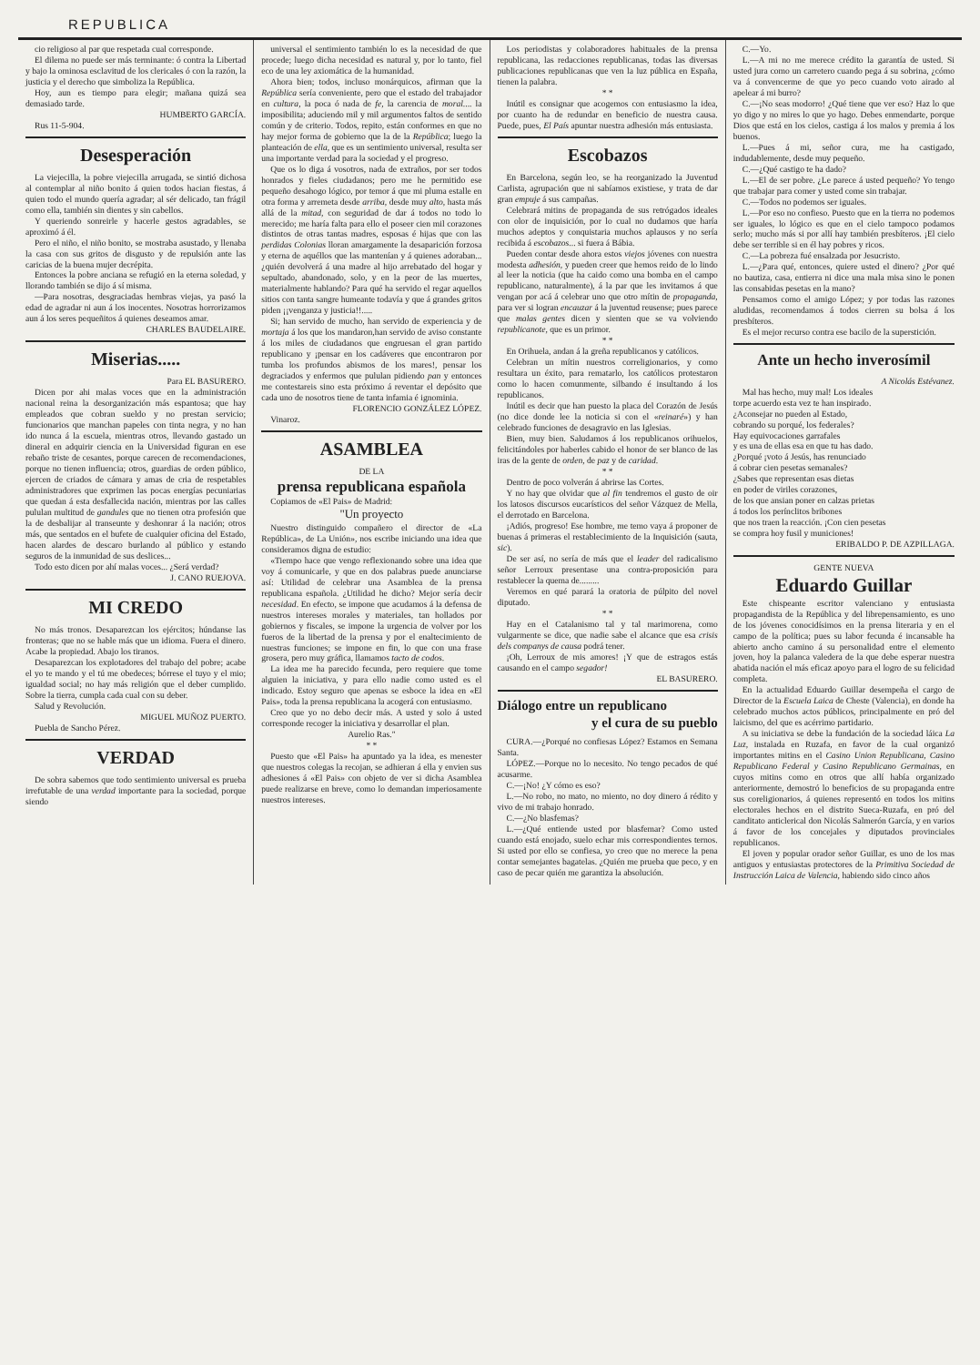REPUBLICA
cio religioso al par que respetada cual corresponde.
El dilema no puede ser más terminante: ó contra la Libertad y bajo la ominosa esclavitud de los clericales ó con la razón, la justicia y el derecho que simboliza la República.
Hoy, aun es tiempo para elegir; mañana quizá sea demasiado tarde.
HUMBERTO GARCÍA.
Rus 11-5-904.
Desesperación
La viejecilla, la pobre viejecilla arrugada, se sintió dichosa al contemplar al niño bonito á quien todos hacian fiestas, á quien todo el mundo quería agradar; al sér delicado, tan frágil como ella, también sin dientes y sin cabellos.
Y queriendo sonreirle y hacerle gestos agradables, se aproximó á él.
Pero el niño, el niño bonito, se mostraba asustado, y llenaba la casa con sus gritos de disgusto y de repulsión ante las caricias de la buena mujer decrépita.
Entonces la pobre anciana se refugió en la eterna soledad, y llorando también se dijo á sí misma.
—Para nosotras, desgraciadas hembras viejas, ya pasó la edad de agradar ni aun á los inocentes. Nosotras horrorizamos aun á los seres pequeñitos á quienes deseamos amar.
CHARLES BAUDELAIRE.
Miserias.....
Para EL BASURERO.
Dicen por ahi malas voces que en la administración nacional reina la desorganización más espantosa; que hay empleados que cobran sueldo y no prestan servicio; funcionarios que manchan papeles con tinta negra, y no han ido nunca á la escuela, mientras otros, llevando gastado un dineral en adquirir ciencia en la Universidad figuran en ese rebaño triste de cesantes, porque carecen de recomendaciones, porque no tienen influencia; otros, guardias de orden público, ejercen de criados de cámara y amas de cria de respetables administradores que exprimen las pocas energías pecuniarias que quedan á esta desfallecida nación, mientras por las calles pululan multitud de gandules que no tienen otra profesión que la de desbalijar al transeunte y deshonrar á la nación; otros más, que sentados en el bufete de cualquier oficina del Estado, hacen alardes de descaro burlando al público y estando seguros de la inmunidad de sus deslices...
Todo esto dicen por ahí malas voces... ¿Será verdad?
J. CANO RUEJOVA.
MI CREDO
No más tronos. Desaparezcan los ejércitos; húndanse las fronteras; que no se hable más que un idioma. Fuera el dinero. Acabe la propiedad. Abajo los tiranos.
Desaparezcan los explotadores del trabajo del pobre; acabe el yo te mando y el tú me obedeces; bórrese el tuyo y el mio; igualdad social; no hay más religión que el deber cumplido. Sobre la tierra, cumpla cada cual con su deber.
Salud y Revolución.
MIGUEL MUÑOZ PUERTO.
Puebla de Sancho Pérez.
VERDAD
De sobra sabemos que todo sentimiento universal es prueba irrefutable de una verdad importante para la sociedad, porque siendo
universal el sentimiento también lo es la necesidad de que procede; luego dicha necesidad es natural y, por lo tanto, fiel eco de una ley axiomática de la humanidad.
Ahora bien; todos, incluso monárquicos, afirman que la República sería conveniente, pero que el estado del trabajador en cultura, la poca ó nada de fe, la carencia de moral.... la imposibilita; aduciendo mil y mil argumentos faltos de sentido común y de criterio. Todos, repito, están conformes en que no hay mejor forma de gobierno que la de la República; luego la planteación de ella, que es un sentimiento universal, resulta ser una importante verdad para la sociedad y el progreso.
Que os lo diga á vosotros, nada de extraños, por ser todos honrados y fieles ciudadanos; pero me he permitido ese pequeño desahogo lógico, por temor á que mi pluma estalle en otra forma y arremeta desde arriba, desde muy alto, hasta más allá de la mitad, con seguridad de dar á todos no todo lo merecido; me haría falta para ello el poseer cien mil corazones distintos de otras tantas madres, esposas é hijas que con las perdidas Colonias lloran amargamente la desaparición forzosa y eterna de aquéllos que las mantenían y á quienes adoraban... ¿quién devolverá á una madre al hijo arrebatado del hogar y sepultado, abandonado, solo, y en la peor de las muertes, materialmente hablando? Para qué ha servido el regar aquellos sitios con tanta sangre humeante todavía y que á grandes gritos piden ¡¡venganza y justicia!!.....
Si; han servido de mucho, han servido de experiencia y de mortaja á los que los mandaron,han servido de aviso constante á los miles de ciudadanos que engruesan el gran partido republicano y ¡pensar en los cadáveres que encontraron por tumba los profundos abismos de los mares!, pensar los degraciados y enfermos que pululan pidiendo pan y entonces me contestareis sino esta próximo á reventar el depósito que cada uno de nosotros tiene de tanta infamia é ignominia.
FLORENCIO GONZÁLEZ LÓPEZ.
Vinaroz.
ASAMBLEA
DE LA
prensa republicana española
Copiamos de «El Pais» de Madrid:
"Un proyecto
Nuestro distinguido compañero el director de «La República», de La Unión», nos escribe iniciando una idea que consideramos digna de estudio:
«Tiempo hace que vengo reflexionando sobre una idea que voy á comunicarle, y que en dos palabras puede anunciarse así: Utilidad de celebrar una Asamblea de la prensa republicana española. ¿Utilidad he dicho? Mejor sería decir necesidad. En efecto, se impone que acudamos á la defensa de nuestros intereses morales y materiales, tan hollados por gobiernos y fiscales, se impone la urgencia de volver por los fueros de la libertad de la prensa y por el enaltecimiento de nuestras funciones; se impone en fin, lo que con una frase grosera, pero muy gráfica, llamamos tacto de codos.
La idea me ha parecido fecunda, pero requiere que tome alguien la iniciativa, y para ello nadie como usted es el indicado. Estoy seguro que apenas se esboce la idea en «El Pais», toda la prensa republicana la acogerá con entusiasmo.
Creo que yo no debo decir más. A usted y solo á usted corresponde recoger la iniciativa y desarrollar el plan.
Aurelio Ras."
* *
Puesto que «El Pais» ha apuntado ya la idea, es menester que nuestros colegas la recojan, se adhieran á ella y envien sus adhesiones á «El Pais» con objeto de ver si dicha Asamblea puede realizarse en breve, como lo demandan imperiosamente nuestros intereses.
Los periodistas y colaboradores habituales de la prensa republicana, las redacciones republicanas, todas las diversas publicaciones republicanas que ven la luz pública en España, tienen la palabra.
* *
Inútil es consignar que acogemos con entusiasmo la idea, por cuanto ha de redundar en beneficio de nuestra causa. Puede, pues, El País apuntar nuestra adhesión más entusiasta.
Escobazos
En Barcelona, según leo, se ha reorganizado la Juventud Carlista, agrupación que ni sabíamos existiese, y trata de dar gran empuje á sus campañas.
Celebrará mitins de propaganda de sus retrógados ideales con olor de inquisición, por lo cual no dudamos que haría muchos adeptos y conquistaria muchos aplausos y no sería recibida á escobazos... si fuera á Bábia.
Pueden contar desde ahora estos viejos jóvenes con nuestra modesta adhesión, y pueden creer que hemos reido de lo lindo al leer la noticia (que ha caido como una bomba en el campo republicano, naturalmente), á la par que les invitamos á que vengan por acá á celebrar uno que otro mítin de propaganda, para ver si logran encauzar á la juventud reusense; pues parece que malas gentes dicen y sienten que se va volviendo republicanote, que es un primor.
* *
En Orihuela, andan á la greña republicanos y católicos.
Celebran un mítin nuestros correligionarios, y como resultara un éxito, para rematarlo, los católicos protestaron como lo hacen comunmente, silbando é insultando á los republicanos.
Inútil es decir que han puesto la placa del Corazón de Jesús (no dice donde lee la noticia si con el «reinaré») y han celebrado funciones de desagravio en las Iglesias.
Bien, muy bien. Saludamos á los republicanos orihuelos, felicitándoles por haberles cabido el honor de ser blanco de las iras de la gente de orden, de paz y de caridad.
* *
Dentro de poco volverán á abrirse las Cortes.
Y no hay que olvidar que al fin tendremos el gusto de oir los latosos discursos eucarísticos del señor Vázquez de Mella, el derrotado en Barcelona.
¡Adiós, progreso! Ese hombre, me temo vaya á proponer de buenas á primeras el restablecimiento de la Inquisición (sauta, sic).
De ser así, no sería de más que el leader del radicalismo señor Lerroux presentase una contra-proposición para restablecer la quema de.........
Veremos en qué parará la oratoria de púlpito del novel diputado.
* *
Hay en el Catalanismo tal y tal marimorena, como vulgarmente se dice, que nadie sabe el alcance que esa crisis dels companys de causa podrá tener.
¡Oh, Lerroux de mis amores! ¡Y que de estragos estás causando en el campo segador!
EL BASURERO.
Diálogo entre un republicano
y el cura de su pueblo
CURA.—¿Porqué no confiesas López? Estamos en Semana Santa.
LÓPEZ.—Porque no lo necesito. No tengo pecados de qué acusarme.
C.—¡No! ¿Y cómo es eso?
L.—No robo, no mato, no miento, no doy dinero á rédito y vivo de mi trabajo honrado.
C.—¿No blasfemas?
L.—¿Qué entiende usted por blasfemar? Como usted cuando está enojado, suelo echar mis correspondientes ternos. Si usted por ello se confiesa, yo creo que no merece la pena contar semejantes bagatelas. ¿Quién me prueba que peco, y en caso de pecar quién me garantiza la absolución.
C.—Yo.
L.—A mi no me merece crédito la garantía de usted. Si usted jura como un carretero cuando pega á su sobrina, ¿cómo va á convencerme de que yo peco cuando voto airado al apelear á mi burro?
C.—¡No seas modorro! ¿Qué tiene que ver eso? Haz lo que yo digo y no mires lo que yo hago. Debes enmendarte, porque Dios que está en los cielos, castiga á los malos y premia á los buenos.
L.—Pues á mi, señor cura, me ha castigado, indudablemente, desde muy pequeño.
C.—¿Qué castigo te ha dado?
L.—El de ser pobre. ¿Le parece á usted pequeño? Yo tengo que trabajar para comer y usted come sin trabajar.
C.—Todos no podemos ser iguales.
L.—Por eso no confieso. Puesto que en la tierra no podemos ser iguales, lo lógico es que en el cielo tampoco podamos serlo; mucho más si por allí hay también presbíteros. ¡El cielo debe ser terrible si en él hay pobres y ricos.
C.—La pobreza fué ensalzada por Jesucristo.
L.—¿Para qué, entonces, quiere usted el dinero? ¿Por qué no bautiza, casa, entierra ni dice una mala misa sino le ponen las consabidas pesetas en la mano?
Pensamos como el amigo López; y por todas las razones aludidas, recomendamos á todos cierren su bolsa á los presbíteros.
Es el mejor recurso contra ese bacilo de la superstición.
Ante un hecho inverosímil
A Nicolás Estévanez.
Mal has hecho, muy mal! Los ideales
torpe acuerdo esta vez te han inspirado.
¿Aconsejar no pueden al Estado,
cobrando su porqué, los federales?
Hay equivocaciones garrafales
y es una de ellas esa en que tu has dado.
¿Porqué ¡voto á Jesús, has renunciado
á cobrar cien pesetas semanales?
¿Sabes que representan esas dietas
en poder de viriles corazones,
de los que ansian poner en calzas prietas
á todos los perínclitos bribones
que nos traen la reacción. ¡Con cien pesetas
se compra hoy fusil y municiones!
ERIBALDO P. DE AZPILLAGA.
GENTE NUEVA
Eduardo Guillar
Este chispeante escritor valenciano y entusiasta propagandista de la República y del librepensamiento, es uno de los jóvenes conocidísimos en la prensa literaria y en el campo de la política; pues su labor fecunda é incansable ha abierto ancho camino á su personalidad entre el elemento joven, hoy la palanca valedera de la que debe esperar nuestra abatida nación el más eficaz apoyo para el logro de su felicidad completa.
En la actualidad Eduardo Guillar desempeña el cargo de Director de la Escuela Laica de Cheste (Valencia), en donde ha celebrado muchos actos públicos, principalmente en pró del laicismo, del que es acérrimo partidario.
A su iniciativa se debe la fundación de la sociedad láica La Luz, instalada en Ruzafa, en favor de la cual organizó importantes mitins en el Casino Union Republicana, Casino Republicano Federal y Casino Republicano Germainas, en cuyos mitins como en otros que allí había organizado anteriormente, demostró lo beneficios de su propaganda entre sus coreligionarios, á quienes representó en todos los mitins electorales hechos en el distrito Sueca-Ruzafa, en pró del canditato anticlerical don Nicolás Salmerón García, y en varios á favor de los concejales y diputados provinciales republicanos.
El joven y popular orador señor Guillar, es uno de los mas antiguos y entusiastas protectores de la Primitiva Sociedad de Instrucción Laica de Valencia, habiendo sido cinco años